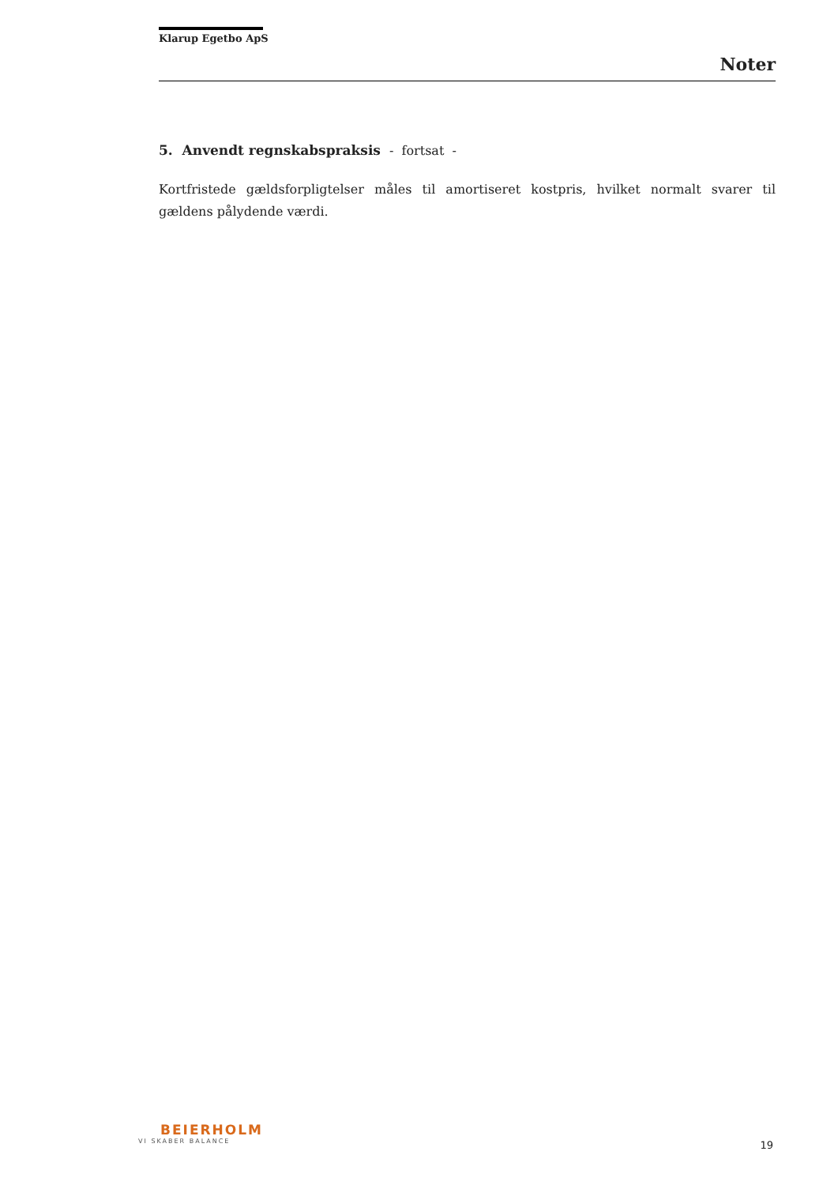Klarup Egetbo ApS
Noter
5. Anvendt regnskabspraksis - fortsat -
Kortfristede gældsforpligtelser måles til amortiseret kostpris, hvilket normalt svarer til gældens pålydende værdi.
BEIERHOLM
VI SKABER BALANCE
19